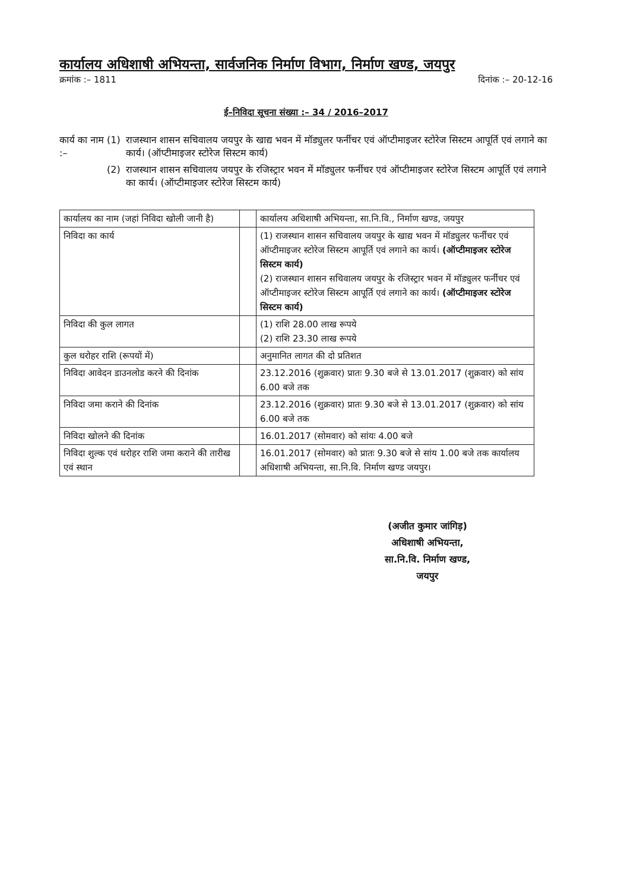कार्यालय अधिशाषी अभियन्ता, सार्वजनिक निर्माण विभाग, निर्माण खण्ड, जयपुर
क्रमांक :– 1811 दिनांक :– 20-12-16
ई–निविदा सूचना संख्या :– 34 / 2016–2017
कार्य का नाम :–
(1) राजस्थान शासन सचिवालय जयपुर के खाद्य भवन में मॉड्युलर फर्नीचर एवं ऑप्टीमाइजर स्टोरेज सिस्टम आपूर्ति एवं लगाने का कार्य। (ऑप्टीमाइजर स्टोरेज सिस्टम कार्य)
(2) राजस्थान शासन सचिवालय जयपुर के रजिस्ट्रार भवन में मॉड्युलर फर्नीचर एवं ऑप्टीमाइजर स्टोरेज सिस्टम आपूर्ति एवं लगाने का कार्य। (ऑप्टीमाइजर स्टोरेज सिस्टम कार्य)
| कार्यालय का नाम (जहां निविदा खोली जानी है) | | कार्यालय अधिशाषी अभियन्ता, सा.नि.वि., निर्माण खण्ड, जयपुर |
| निविदा का कार्य | | (1) राजस्थान शासन सचिवालय जयपुर के खाद्य भवन में मॉड्युलर फर्नीचर एवं ऑप्टीमाइजर स्टोरेज सिस्टम आपूर्ति एवं लगाने का कार्य। (ऑप्टीमाइजर स्टोरेज सिस्टम कार्य) (2) राजस्थान शासन सचिवालय जयपुर के रजिस्ट्रार भवन में मॉड्युलर फर्नीचर एवं ऑप्टीमाइजर स्टोरेज सिस्टम आपूर्ति एवं लगाने का कार्य। (ऑप्टीमाइजर स्टोरेज सिस्टम कार्य) |
| निविदा की कुल लागत | | (1) राशि 28.00 लाख रूपये (2) राशि 23.30 लाख रूपये |
| कुल धरोहर राशि (रूपयों में) | | अनुमानित लागत की दो प्रतिशत |
| निविदा आवेदन डाउनलोड करने की दिनांक | | 23.12.2016 (शुक्रवार) प्रातः 9.30 बजे से 13.01.2017 (शुक्रवार) को सांय 6.00 बजे तक |
| निविदा जमा कराने की दिनांक | | 23.12.2016 (शुक्रवार) प्रातः 9.30 बजे से 13.01.2017 (शुक्रवार) को सांय 6.00 बजे तक |
| निविदा खोलने की दिनांक | | 16.01.2017 (सोमवार) को सांयः 4.00 बजे |
| निविदा शुल्क एवं धरोहर राशि जमा कराने की तारीख एवं स्थान | | 16.01.2017 (सोमवार) को प्रातः 9.30 बजे से सांय 1.00 बजे तक कार्यालय अधिशाषी अभियन्ता, सा.नि.वि. निर्माण खण्ड जयपुर। |
(अजीत कुमार जांगिड़)
अधिशाषी अभियन्ता,
सा.नि.वि. निर्माण खण्ड,
जयपुर